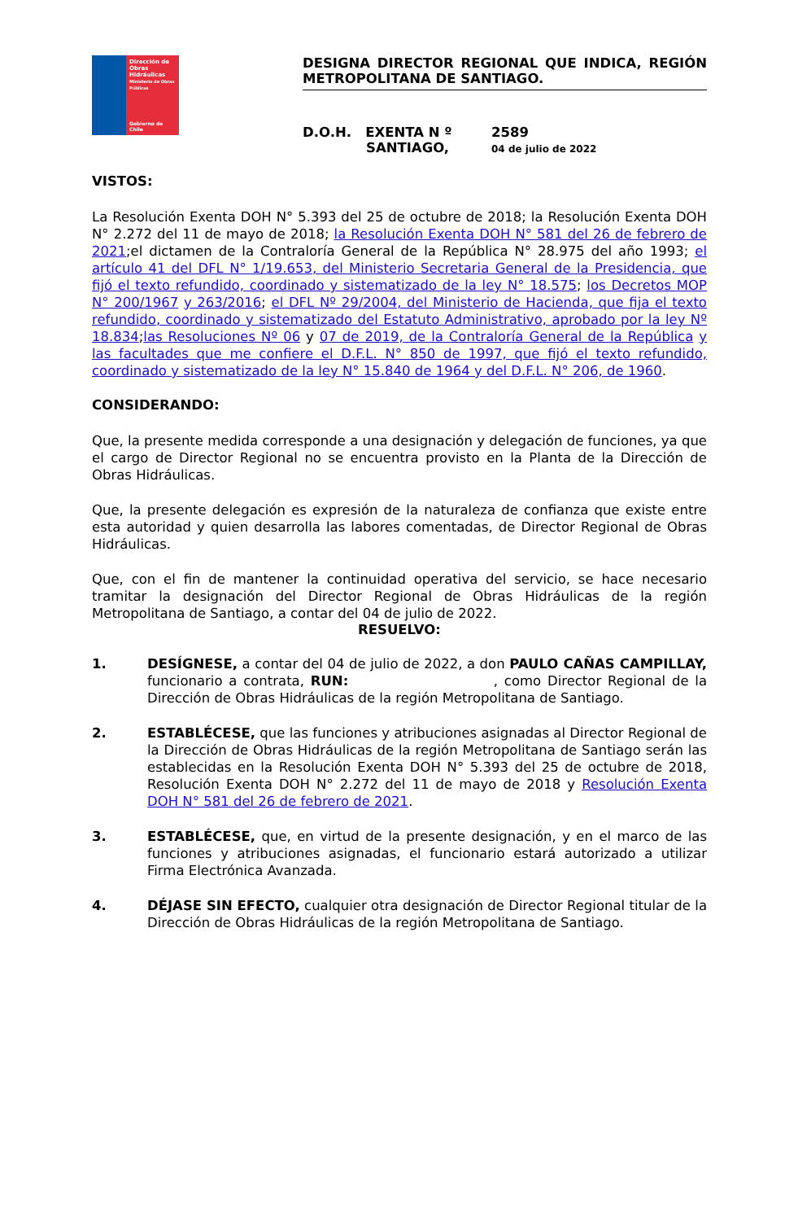Dirección de Obras Hidráulicas
Ministerio de Obras Públicas
Gobierno de Chile
DESIGNA DIRECTOR REGIONAL QUE INDICA, REGIÓN METROPOLITANA DE SANTIAGO.
D.O.H. EXENTA N º
SANTIAGO,
2589
04 de julio de 2022
VISTOS:
La Resolución Exenta DOH N° 5.393 del 25 de octubre de 2018; la Resolución Exenta DOH N° 2.272 del 11 de mayo de 2018; la Resolución Exenta DOH N° 581 del 26 de febrero de 2021;el dictamen de la Contraloría General de la República N° 28.975 del año 1993; el artículo 41 del DFL N° 1/19.653, del Ministerio Secretaria General de la Presidencia, que fijó el texto refundido, coordinado y sistematizado de la ley N° 18.575; los Decretos MOP N° 200/1967 y 263/2016; el DFL Nº 29/2004, del Ministerio de Hacienda, que fija el texto refundido, coordinado y sistematizado del Estatuto Administrativo, aprobado por la ley Nº 18.834;las Resoluciones Nº 06 y 07 de 2019, de la Contraloría General de la República y las facultades que me confiere el D.F.L. N° 850 de 1997, que fijó el texto refundido, coordinado y sistematizado de la ley N° 15.840 de 1964 y del D.F.L. N° 206, de 1960.
CONSIDERANDO:
Que, la presente medida corresponde a una designación y delegación de funciones, ya que el cargo de Director Regional no se encuentra provisto en la Planta de la Dirección de Obras Hidráulicas.
Que, la presente delegación es expresión de la naturaleza de confianza que existe entre esta autoridad y quien desarrolla las labores comentadas, de Director Regional de Obras Hidráulicas.
Que, con el fin de mantener la continuidad operativa del servicio, se hace necesario tramitar la designación del Director Regional de Obras Hidráulicas de la región Metropolitana de Santiago, a contar del 04 de julio de 2022.
RESUELVO:
1. DESÍGNESE, a contar del 04 de julio de 2022, a don PAULO CAÑAS CAMPILLAY, funcionario a contrata, RUN: , como Director Regional de la Dirección de Obras Hidráulicas de la región Metropolitana de Santiago.
2. ESTABLÉCESE, que las funciones y atribuciones asignadas al Director Regional de la Dirección de Obras Hidráulicas de la región Metropolitana de Santiago serán las establecidas en la Resolución Exenta DOH N° 5.393 del 25 de octubre de 2018, Resolución Exenta DOH N° 2.272 del 11 de mayo de 2018 y Resolución Exenta DOH N° 581 del 26 de febrero de 2021.
3. ESTABLÉCESE, que, en virtud de la presente designación, y en el marco de las funciones y atribuciones asignadas, el funcionario estará autorizado a utilizar Firma Electrónica Avanzada.
4. DÉJASE SIN EFECTO, cualquier otra designación de Director Regional titular de la Dirección de Obras Hidráulicas de la región Metropolitana de Santiago.